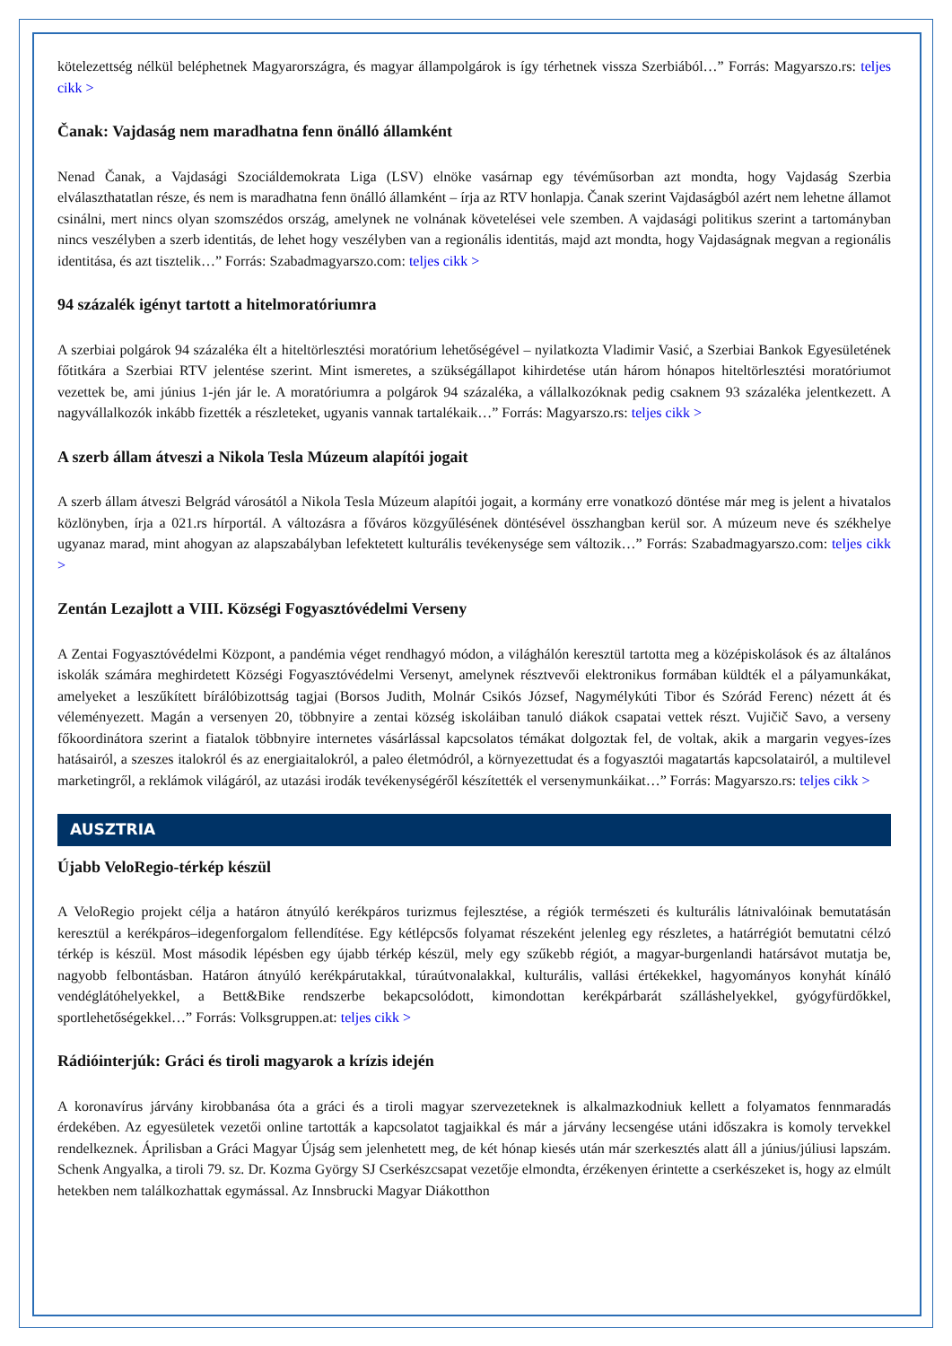kötelezettség nélkül beléphetnek Magyarországra, és magyar állampolgárok is így térhetnek vissza Szerbiából…” Forrás: Magyarszo.rs: teljes cikk >
Čanak: Vajdaság nem maradhatna fenn önálló államként
Nenad Čanak, a Vajdasági Szociáldemokrata Liga (LSV) elnöke vasárnap egy tévéműsorban azt mondta, hogy Vajdaság Szerbia elválaszthatatlan része, és nem is maradhatna fenn önálló államként – írja az RTV honlapja. Čanak szerint Vajdaságból azért nem lehetne államot csinálni, mert nincs olyan szomszédos ország, amelynek ne volnának követelései vele szemben. A vajdasági politikus szerint a tartományban nincs veszélyben a szerb identitás, de lehet hogy veszélyben van a regionális identitás, majd azt mondta, hogy Vajdaságnak megvan a regionális identitása, és azt tisztelik…” Forrás: Szabadmagyarszo.com: teljes cikk >
94 százalék igényt tartott a hitelmoratóriumra
A szerbiai polgárok 94 százaléka élt a hiteltörlesztési moratórium lehetőségével – nyilatkozta Vladimir Vasić, a Szerbiai Bankok Egyesületének főtitkára a Szerbiai RTV jelentése szerint. Mint ismeretes, a szükségállapot kihirdetése után három hónapos hiteltörlesztési moratóriumot vezettek be, ami június 1-jén jár le. A moratóriumra a polgárok 94 százaléka, a vállalkozóknak pedig csaknem 93 százaléka jelentkezett. A nagyvállalkozók inkább fizették a részleteket, ugyanis vannak tartalékaik…” Forrás: Magyarszo.rs: teljes cikk >
A szerb állam átveszi a Nikola Tesla Múzeum alapítói jogait
A szerb állam átveszi Belgrád városától a Nikola Tesla Múzeum alapítói jogait, a kormány erre vonatkozó döntése már meg is jelent a hivatalos közlönyben, írja a 021.rs hírportál. A változásra a főváros közgyűlésének döntésével összhangban kerül sor. A múzeum neve és székhelye ugyanaz marad, mint ahogyan az alapszabályban lefektetett kulturális tevékenysége sem változik…” Forrás: Szabadmagyarszo.com: teljes cikk >
Zentán Lezajlott a VIII. Községi Fogyasztóvédelmi Verseny
A Zentai Fogyasztóvédelmi Központ, a pandémia véget rendhagyó módon, a világhálón keresztül tartotta meg a középiskolások és az általános iskolák számára meghirdetett Községi Fogyasztóvédelmi Versenyt, amelynek résztvevői elektronikus formában küldték el a pályamunkákat, amelyeket a leszűkített bírálóbizottság tagjai (Borsos Judith, Molnár Csikós József, Nagymélykúti Tibor és Szórád Ferenc) nézett át és véleményezett. Magán a versenyen 20, többnyire a zentai község iskoláiban tanuló diákok csapatai vettek részt. Vujičič Savo, a verseny főkoordinátora szerint a fiatalok többnyire internetes vásárlással kapcsolatos témákat dolgoztak fel, de voltak, akik a margarin vegyes-ízes hatásairól, a szeszes italokról és az energiaitalokról, a paleo életmódról, a környezettudat és a fogyasztói magatartás kapcsolatairól, a multilevel marketingről, a reklámok világáról, az utazási irodák tevékenységéről készítették el versenymunkáikat…” Forrás: Magyarszo.rs: teljes cikk >
AUSZTRIA
Újabb VeloRegio-térkép készül
A VeloRegio projekt célja a határon átnyúló kerékpáros turizmus fejlesztése, a régiók természeti és kulturális látnivalóinak bemutatásán keresztül a kerékpáros–idegenforgalom fellendítése. Egy kétlépcsős folyamat részeként jelenleg egy részletes, a határrégiót bemutatni célzó térkép is készül. Most második lépésben egy újabb térkép készül, mely egy szűkebb régiót, a magyar-burgenlandi határsávot mutatja be, nagyobb felbontásban. Határon átnyúló kerékpárutakkal, túraútvonalakkal, kulturális, vallási értékekkel, hagyományos konyhát kínáló vendéglátóhelyekkel, a Bett&Bike rendszerbe bekapcsolódott, kimondottan kerékpárbarát szálláshelyekkel, gyógyfürdőkkel, sportlehetőségekkel…” Forrás: Volksgruppen.at: teljes cikk >
Rádióinterjúk: Gráci és tiroli magyarok a krízis idején
A koronavírus járvány kirobbanása óta a gráci és a tiroli magyar szervezeteknek is alkalmazkodniuk kellett a folyamatos fennmaradás érdekében. Az egyesületek vezetői online tartották a kapcsolatot tagjaikkal és már a járvány lecsengése utáni időszakra is komoly tervekkel rendelkeznek. Áprilisban a Gráci Magyar Újság sem jelenhetett meg, de két hónap kiesés után már szerkesztés alatt áll a június/júliusi lapszám. Schenk Angyalka, a tiroli 79. sz. Dr. Kozma György SJ Cserkészcsapat vezetője elmondta, érzékenyen érintette a cserkészeket is, hogy az elmúlt hetekben nem találkozhattak egymással. Az Innsbrucki Magyar Diákotthon